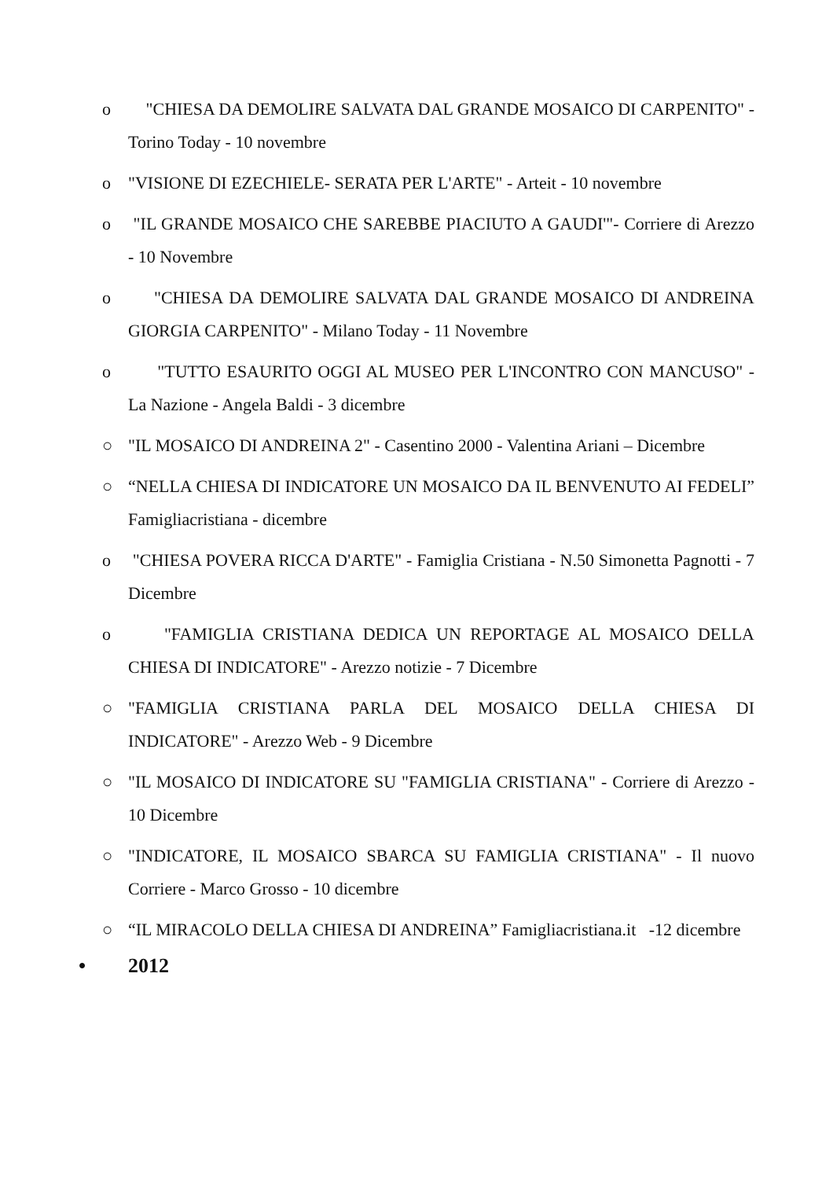o "CHIESA DA DEMOLIRE SALVATA DAL GRANDE MOSAICO DI CARPENITO" - Torino Today - 10 novembre
o "VISIONE DI EZECHIELE- SERATA PER L'ARTE" - Arteit - 10 novembre
o "IL GRANDE MOSAICO CHE SAREBBE PIACIUTO A GAUDI'"- Corriere di Arezzo - 10 Novembre
o "CHIESA DA DEMOLIRE SALVATA DAL GRANDE MOSAICO DI ANDREINA GIORGIA CARPENITO" - Milano Today - 11 Novembre
o "TUTTO ESAURITO OGGI AL MUSEO PER L'INCONTRO CON MANCUSO" - La Nazione - Angela Baldi - 3 dicembre
○ "IL MOSAICO DI ANDREINA 2" - Casentino 2000 - Valentina Ariani – Dicembre
○ “NELLA CHIESA DI INDICATORE UN MOSAICO DA IL BENVENUTO AI FEDELI” Famigliacristiana - dicembre
o "CHIESA POVERA RICCA D'ARTE" - Famiglia Cristiana - N.50 Simonetta Pagnotti - 7 Dicembre
o "FAMIGLIA CRISTIANA DEDICA UN REPORTAGE AL MOSAICO DELLA CHIESA DI INDICATORE" - Arezzo notizie - 7 Dicembre
○ "FAMIGLIA CRISTIANA PARLA DEL MOSAICO DELLA CHIESA DI INDICATORE" - Arezzo Web - 9 Dicembre
○ "IL MOSAICO DI INDICATORE SU "FAMIGLIA CRISTIANA" - Corriere di Arezzo - 10 Dicembre
○ "INDICATORE, IL MOSAICO SBARCA SU FAMIGLIA CRISTIANA" - Il nuovo Corriere - Marco Grosso - 10 dicembre
○ “IL MIRACOLO DELLA CHIESA DI ANDREINA” Famigliacristiana.it -12 dicembre
• 2012